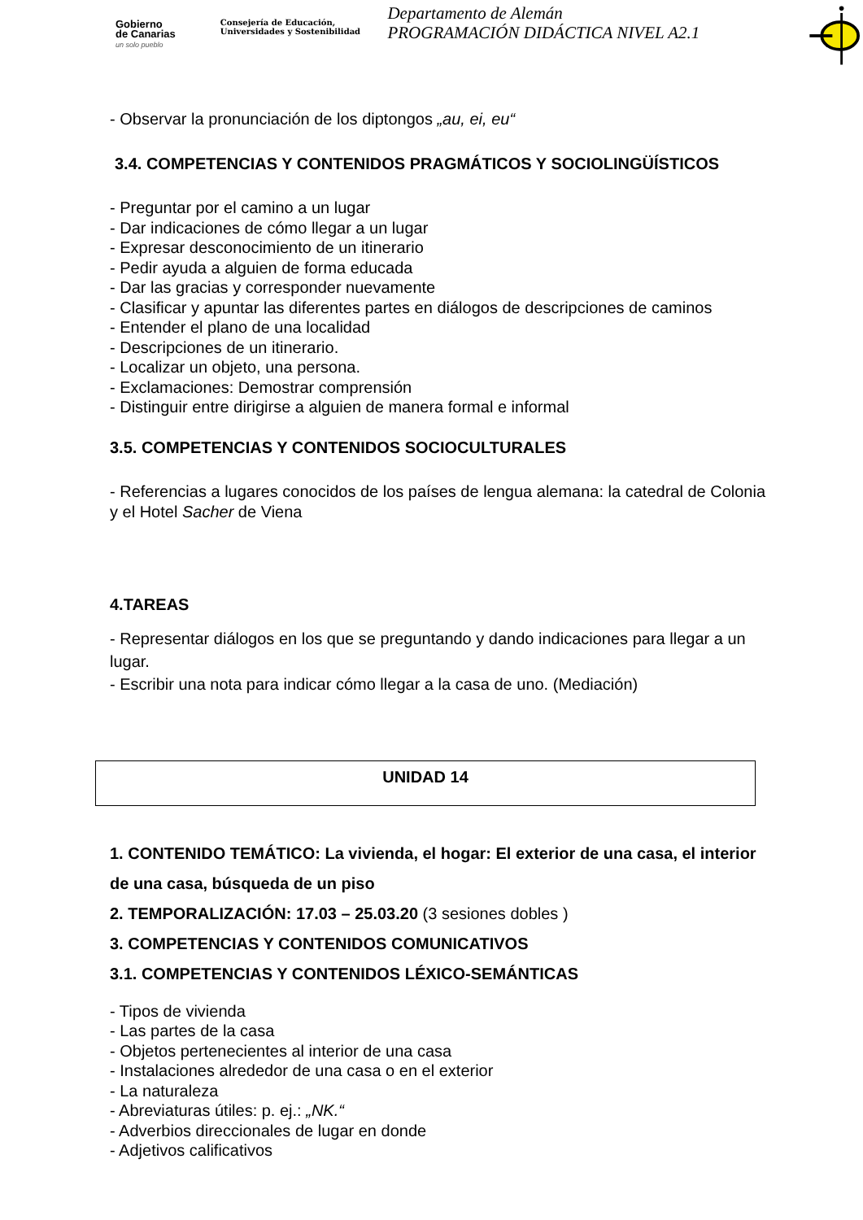Gobierno
de Canarias
un solo pueblo
Consejería de Educación,
Universidades y Sostenibilidad
Departamento de Alemán
PROGRAMACIÓN DIDÁCTICA NIVEL A2.1
- Observar la pronunciación de los diptongos „au, ei, eu“
3.4. COMPETENCIAS Y CONTENIDOS PRAGMÁTICOS Y SOCIOLINGÜÍSTICOS
- Preguntar por el camino a un lugar
- Dar indicaciones de cómo llegar a un lugar
- Expresar desconocimiento de un itinerario
- Pedir ayuda a alguien de forma educada
- Dar las gracias y corresponder nuevamente
- Clasificar y apuntar las diferentes partes en diálogos de descripciones de caminos
- Entender el plano de una localidad
- Descripciones de un itinerario.
- Localizar un objeto, una persona.
- Exclamaciones: Demostrar comprensión
- Distinguir entre dirigirse a alguien de manera formal e informal
3.5. COMPETENCIAS Y CONTENIDOS SOCIOCULTURALES
- Referencias a lugares conocidos de los países de lengua alemana: la catedral de Colonia y el Hotel Sacher de Viena
4.TAREAS
- Representar diálogos en los que se preguntando y dando indicaciones para llegar a un lugar.
- Escribir una nota para indicar cómo llegar a la casa de uno. (Mediación)
UNIDAD 14
1. CONTENIDO TEMÁTICO: La vivienda, el hogar: El exterior de una casa, el interior de una casa, búsqueda de un piso
2. TEMPORALIZACIÓN: 17.03 – 25.03.20 (3 sesiones dobles )
3. COMPETENCIAS Y CONTENIDOS COMUNICATIVOS
3.1. COMPETENCIAS Y CONTENIDOS LÉXICO-SEMÁNTICAS
- Tipos de vivienda
- Las partes de la casa
- Objetos pertenecientes al interior de una casa
- Instalaciones alrededor de una casa o en el exterior
- La naturaleza
- Abreviaturas útiles: p. ej.: „NK.“
- Adverbios direccionales de lugar en donde
- Adjetivos calificativos